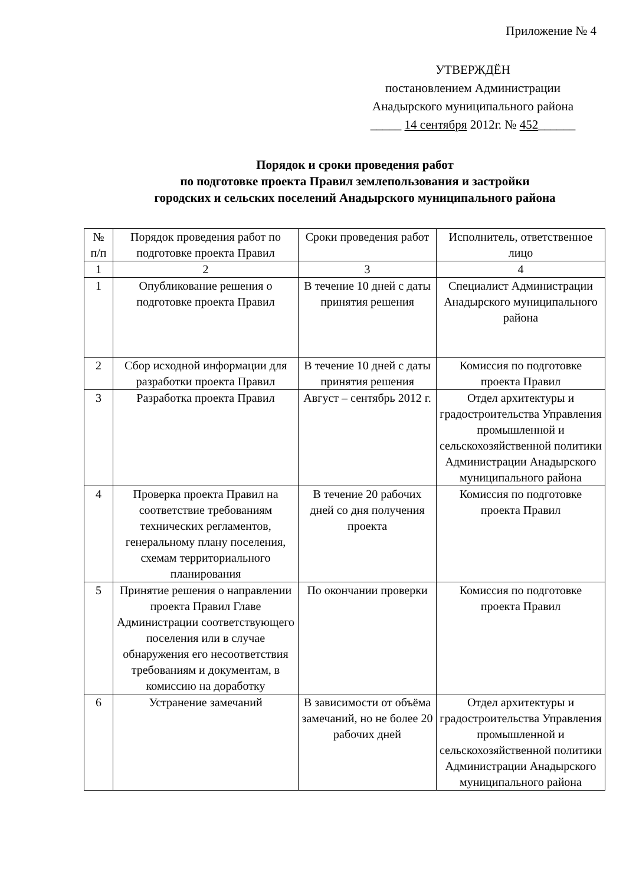Приложение № 4
УТВЕРЖДЁН
постановлением Администрации
Анадырского муниципального района
_____ 14 сентября 2012г. № 452______
Порядок и сроки проведения работ
по подготовке проекта Правил землепользования и застройки
городских и сельских поселений Анадырского муниципального района
| № п/п | Порядок проведения работ по подготовке проекта Правил | Сроки проведения работ | Исполнитель, ответственное лицо |
| --- | --- | --- | --- |
| 1 | 2 | 3 | 4 |
| 1 | Опубликование решения о подготовке проекта Правил | В течение 10 дней с даты принятия решения | Специалист Администрации Анадырского муниципального района |
| 2 | Сбор исходной информации для разработки проекта Правил | В течение 10 дней с даты принятия решения | Комиссия по подготовке проекта Правил |
| 3 | Разработка проекта Правил | Август – сентябрь 2012 г. | Отдел архитектуры и градостроительства Управления промышленной и сельскохозяйственной политики Администрации Анадырского муниципального района |
| 4 | Проверка проекта Правил на соответствие требованиям технических регламентов, генеральному плану поселения, схемам территориального планирования | В течение 20 рабочих дней со дня получения проекта | Комиссия по подготовке проекта Правил |
| 5 | Принятие решения о направлении проекта Правил Главе Администрации соответствующего поселения или в случае обнаружения его несоответствия требованиям и документам, в комиссию на доработку | По окончании проверки | Комиссия по подготовке проекта Правил |
| 6 | Устранение замечаний | В зависимости от объёма замечаний, но не более 20 рабочих дней | Отдел архитектуры и градостроительства Управления промышленной и сельскохозяйственной политики Администрации Анадырского муниципального района |